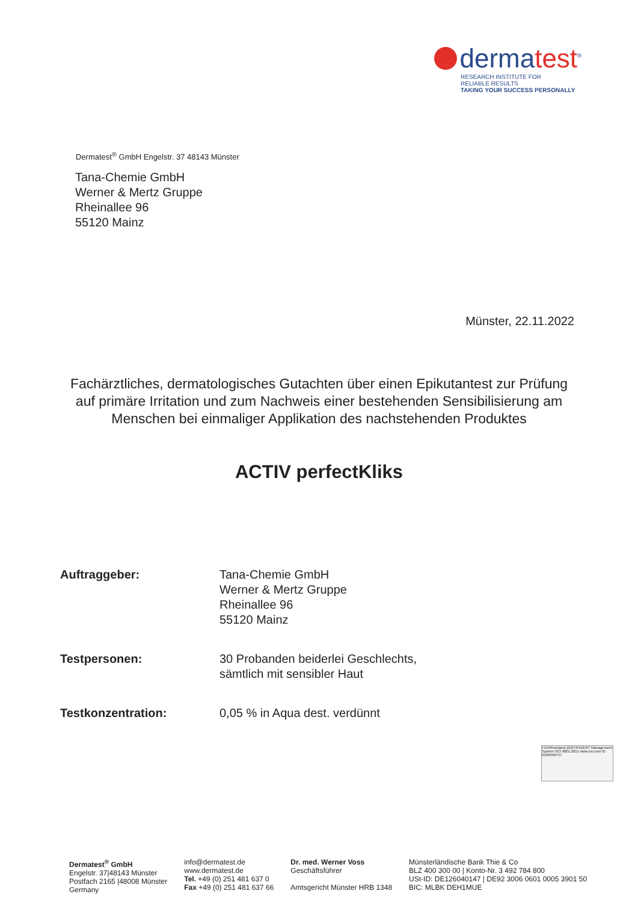dermatest<sup>®</sup>
RESEARCH INSTITUTE FOR
RELIABLE RESULTS
TAKING YOUR SUCCESS PERSONALLY
Dermatest<sup>®</sup> GmbH Engelstr. 37 48143 Münster
Tana-Chemie GmbH
Werner & Mertz Gruppe
Rheinallee 96
55120 Mainz
Münster, 22.11.2022
Fachärztliches, dermatologisches Gutachten über einen Epikutantest zur Prüfung auf primäre Irritation und zum Nachweis einer bestehenden Sensibilisierung am Menschen bei einmaliger Applikation des nachstehenden Produktes
ACTIV perfectKliks
| Auftraggeber: | Tana-Chemie GmbH Werner & Mertz Gruppe Rheinallee 96 55120 Mainz |
| Testpersonen: | 30 Probanden beiderlei Geschlechts, sämtlich mit sensibler Haut |
| Testkonzentration: | 0,05 % in Aqua dest. verdünnt |
TÜVRheinland ZERTIFIZIERT Management System ISO 9001:2015 www.tuv.com ID 9105050757
Dermatest<sup>®</sup> GmbH
Engelstr. 37|48143 Münster
Postfach 2165 |48008 Münster
Germany
info@dermatest.de
www.dermatest.de
Tel. +49 (0) 251 481 637 0
Fax +49 (0) 251 481 637 66
Dr. med. Werner Voss
Geschäftsführer
Amtsgericht Münster HRB 1348
Münsterländische Bank Thie & Co
BLZ 400 300 00 | Konto-Nr. 3 492 784 800
USt-ID: DE126040147 | DE92 3006 0601 0005 3901 50
BIC: MLBK DEH1MUE